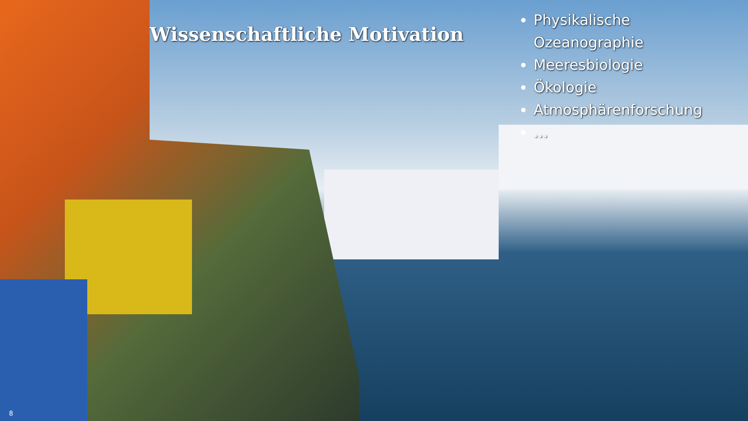Wissenschaftliche Motivation
Physikalische Ozeanographie
Meeresbiologie
Ökologie
Atmosphärenforschung
…
8